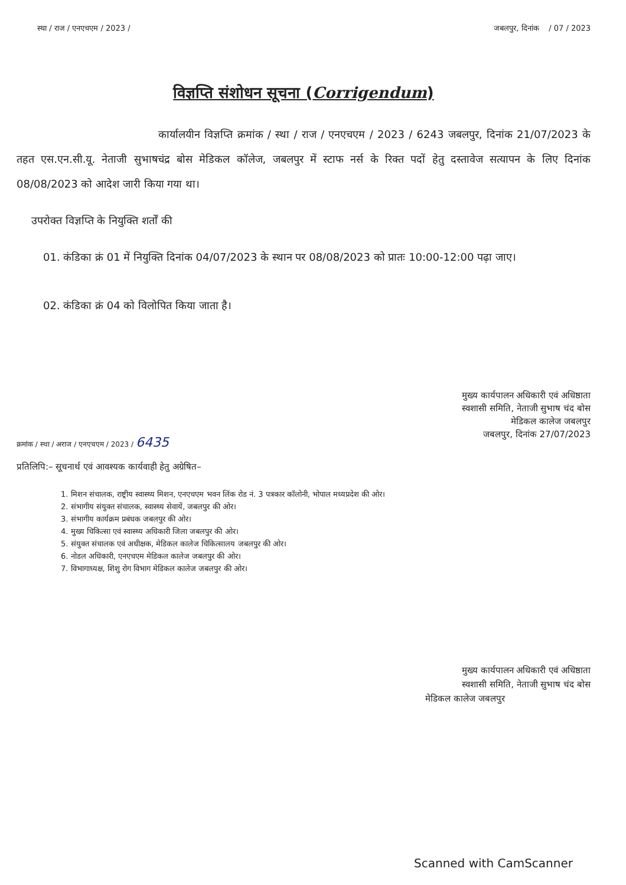स्था / राज / एनएचएम / 2023 / जबलपुर, दिनांक / 07 / 2023
विज्ञप्ति संशोधन सूचना (Corrigendum)
कार्यालयीन विज्ञप्ति क्रमांक / स्था / राज / एनएचएम / 2023 / 6243 जबलपुर, दिनांक 21/07/2023 के तहत एस.एन.सी.यू. नेताजी सुभाषचंद्र बोस मेडिकल कॉलेज, जबलपुर में स्टाफ नर्स के रिक्त पदों हेतु दस्तावेज सत्यापन के लिए दिनांक 08/08/2023 को आदेश जारी किया गया था।
उपरोक्त विज्ञप्ति के नियुक्ति शर्तों की
01. कंडिका क्रं 01 में नियुक्ति दिनांक 04/07/2023 के स्थान पर 08/08/2023 को प्रातः 10:00-12:00 पढ़ा जाए।
02. कंडिका क्रं 04 को विलोपित किया जाता है।
मुख्य कार्यपालन अधिकारी एवं अधिष्ठाता
स्वशासी समिति, नेताजी सुभाष चंद बोस
मेडिकल कालेज जबलपुर
जबलपुर, दिनांक 27/07/2023
क्रमांक / स्था / अराज / एनएचएम / 2023 / 6435
प्रतिलिपि:– सूचनार्थ एवं आवश्यक कार्यवाही हेतु अग्रेषित–
1. मिशन संचालक, राष्ट्रीय स्वास्थ्य मिशन, एनएचएम भवन लिंक रोड नं. 3 पत्रकार कॉलोनी, भोपाल मध्यप्रदेश की ओर।
2. संभागीय संयुक्त संचालक, स्वास्थ्य सेवायें, जबलपुर की ओर।
3. संभागीय कार्यक्रम प्रबंधक जबलपुर की ओर।
4. मुख्य चिकित्सा एवं स्वास्थ्य अधिकारी जिला जबलपुर की ओर।
5. संयुक्त संचालक एवं अधीक्षक, मेडिकल कालेज चिकित्सालय जबलपुर की ओर।
6. नोडल अधिकारी, एनएचएम मेडिकल कालेज जबलपुर की ओर।
7. विभागाध्यक्ष, शिशु रोग विभाग मेडिकल कालेज जबलपुर की ओर।
मुख्य कार्यपालन अधिकारी एवं अधिष्ठाता
स्वशासी समिति, नेताजी सुभाष चंद बोस
मेडिकल कालेज जबलपुर
Scanned with CamScanner